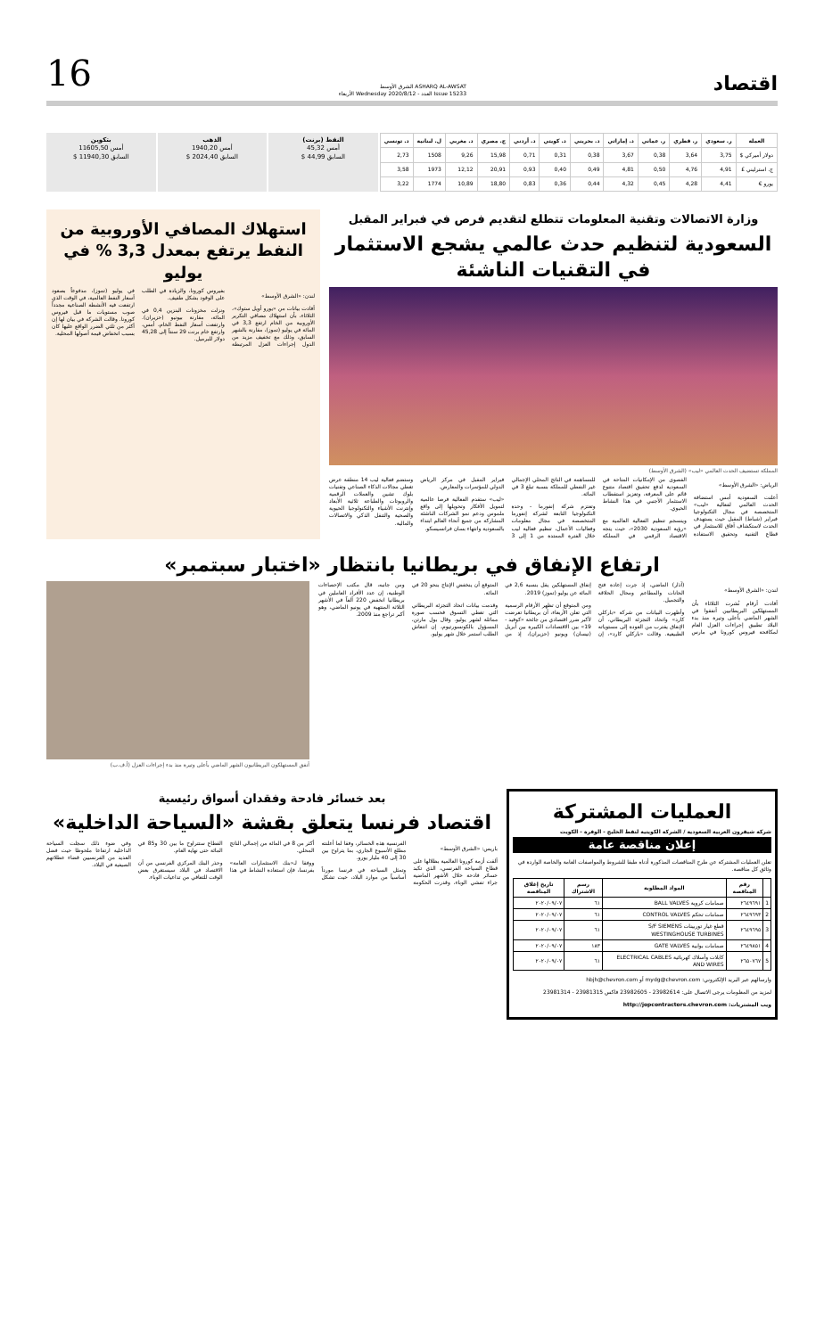اقتصاد
ASHARQ AL-AWSAT الشرق الأوسط
Issue 15233 العدد - Wednesday 2020/8/12 الأربعاء
16
| العملة | ر. سعودي | ر. قطري | ر. عماني | د. إماراتي | د. بحريني | د. كويتي | د. أردني | ج. مصري | د. مغربي | ل. لبنانية | د. تونسي |
| --- | --- | --- | --- | --- | --- | --- | --- | --- | --- | --- | --- |
| دولار أميركي $ | 3,75 | 3,64 | 0,38 | 3,67 | 0,38 | 0,31 | 0,71 | 15,98 | 9,26 | 1508 | 2,73 |
| ج. استرليني £ | 4,91 | 4,76 | 0,50 | 4,81 | 0,49 | 0,40 | 0,93 | 20,91 | 12,12 | 1973 | 3,58 |
| يورو € | 4,41 | 4,28 | 0,45 | 4,32 | 0,44 | 0,36 | 0,83 | 18,80 | 10,89 | 1774 | 3,22 |
النفط (برنت)
أمس 45,32
السابق 44,99 $
الذهب
أمس 1940,20
السابق 2024,40 $
بتكوين
أمس 11605,50
السابق 11940,30 $
وزارة الاتصالات وتقنية المعلومات تتطلع لتقديم فرص في فبراير المقبل
السعودية لتنظيم حدث عالمي يشجع الاستثمار في التقنيات الناشئة
المملكة تستضيف الحدث العالمي «ليب» (الشرق الأوسط)
الرياض: «الشرق الأوسط»
أعلنت السعودية أمس استضافة الحدث العالمي لفعالية «ليب» المتخصصة في مجال التكنولوجيا فبراير (شباط) المقبل حيث يستهدف الحدث لاستكشاف آفاق للاستثمار في قطاع التقنية وتحقيق الاستفادة القصوى من الإمكانيات المتاحة في السعودية لدفع تحقيق اقتصاد متنوع قائم على المعرفة، وتعزيز استقطاب الاستثمار الأجنبي في هذا النشاط الحيوي.
وينسجم تنظيم الفعالية العالمية مع «رؤية السعودية 2030»، حيث يتجه الاقتصاد الرقمي في المملكة للمساهمة في الناتج المحلي الإجمالي غير النفطي للمملكة بنسبة تبلغ 3 في المائة.
وتعتزم شركة إنفورما - وحدة التكنولوجيا التابعة لشركة إنفورما المتخصصة في مجال معلومات وفعاليات الأعمال، تنظيم فعالية ليب خلال الفترة الممتدة من 1 إلى 3 فبراير المقبل في مركز الرياض الدولي للمؤتمرات والمعارض.
«ليب» ستقدم الفعالية فرصا عالمية لتمويل الأفكار وتحويلها إلى واقع ملموس ودعم نمو الشركات الناشئة المشاركة من جميع أنحاء العالم ابتداء بالسعودية وانتهاء بسان فرانسيسكو.
وستضم فعالية ليب 14 منطقة عرض تغطي مجالات الذكاء الصناعي وتقنيات بلوك تشين والعملات الرقمية والروبوتات والطباعة ثلاثية الأبعاد وإنترنت الأشياء والتكنولوجيا الحيوية والصحية والتنقل الذكي والاتصالات والمالية.
استهلاك المصافي الأوروبية من النفط يرتفع بمعدل 3,3 % في يوليو
لندن: «الشرق الأوسط»
أفادت بيانات من «يورو أويل ستوك»، الثلاثاء، بأن استهلاك مصافي التكرير الأوروبية من الخام ارتفع 3,3 في المائة في يوليو (تموز)، مقارنة بالشهر السابق، وذلك مع تخفيف مزيد من الدول إجراءات العزل المرتبطة بفيروس كورونا، والزيادة في الطلب على الوقود بشكل طفيف.
ونزلت مخزونات البنزين 0,4 في المائة، مقارنة بيونيو (حزيران). وارتفعت أسعار النفط الخام، أمس، وارتفع خام برنت 29 سنتاً إلى 45,28 دولار للبرميل.
في يوليو (تموز)، مدفوعاً بصعود أسعار النفط العالمية، في الوقت الذي ارتفعت فيه الأنشطة الصناعية مجدداً صوب مستويات ما قبل فيروس كورونا. وقالت الشركة في بيان لها إن أكثر من ثلثي الضرر الواقع عليها كان بسبب انخفاض قيمة أصولها المحلية.
ارتفاع الإنفاق في بريطانيا بانتظار «اختبار سبتمبر»
لندن: «الشرق الأوسط»
أفادت أرقام نُشرت الثلاثاء بأن المستهلكين البريطانيين أنفقوا في الشهر الماضي بأعلى وتيرة منذ بدء البلاد تطبيق إجراءات العزل العام لمكافحة فيروس كورونا في مارس (آذار) الماضي، إذ جرت إعادة فتح الحانات والمطاعم ومحال الحلاقة والتجميل.
وأظهرت البيانات من شركة «باركلي كارد» واتحاد التجزئة البريطاني، أن الإنفاق يقترب من العودة إلى مستوياته الطبيعية. وقالت «باركلي كارد»، إن إنفاق المستهلكين يقل بنسبة 2,6 في المائة عن يوليو (تموز) 2019.
ومن المتوقع أن تظهر الأرقام الرسمية التي تعلن الأربعاء، أن بريطانيا تعرضت لأكبر ضرر اقتصادي من جائحة «كوفيد - 19» بين الاقتصادات الكبيرة بين أبريل (نيسان) ويونيو (حزيران)، إذ من المتوقع أن ينخفض الإنتاج بنحو 20 في المائة.
وقدمت بيانات اتحاد التجزئة البريطاني التي تغطي التسوق فحسب صورة مماثلة لشهر يوليو. وقال بول مارتن، المسؤول بالكونسورتيوم، إن انتعاش الطلب استمر خلال شهر يوليو.
ومن جانبه، قال مكتب الإحصاءات الوطنية، إن عدد الأفراد العاملين في بريطانيا انخفض 220 ألفاً في الأشهر الثلاثة المنتهية في يونيو الماضي، وهو أكبر تراجع منذ 2009.
أنفق المستهلكون البريطانيون الشهر الماضي بأعلى وتيرة منذ بدء إجراءات العزل (أ.ف.ب)
العمليات المشتركة
شركة شيفرون العربية السعودية / الشركة الكويتية لنفط الخليج - الوفرة - الكويت
إعلان مناقصة عامة
تعلن العمليات المشتركة عن طرح المناقصات المذكورة أدناه طبقا للشروط والمواصفات العامة والخاصة الواردة في وثائق كل مناقصة.
| | رقم المناقصة | المواد المطلوبة | رسم الاشتراك | تاريخ إغلاق المناقصة |
| --- | --- | --- | --- | --- |
| 1 | ٢٦٤٩٦٩١ | صمامات كروية BALL VALVES | ٦١ | ٢٠٢٠/٠٩/٠٧ |
| 2 | ٢٦٤٩٦٩٣ | صمامات تحكم CONTROL VALVES | ٦١ | ٢٠٢٠/٠٩/٠٧ |
| 3 | ٢٦٤٩٦٩٥ | قطع غيار توربينات S/F SIEMENS WESTINGHOUSE TURBINES | ٦١ | ٢٠٢٠/٠٩/٠٧ |
| 4 | ٢٦٤٩٨٥١ | صمامات بوابية GATE VALVES | ١٨٣ | ٢٠٢٠/٠٩/٠٧ |
| 5 | ٢٦٥٠٧٦٧ | كابلات وأسلاك كهربائية ELECTRICAL CABLES AND WIRES | ٦١ | ٢٠٢٠/٠٩/٠٧ |
وارسالهم عبر البريد الإلكتروني: mydg@chevron.com أو hbjh@chevron.com
لمزيد من المعلومات يرجى الاتصال على: 23982614 - 23982605 فاكس 23981315 - 23981314
ويب المشتريات: http://jopcontractors.chevron.com
بعد خسائر فادحة وفقدان أسواق رئيسية
اقتصاد فرنسا يتعلق بقشة «السياحة الداخلية»
باريس: «الشرق الأوسط»
ألقت أزمة كورونا العالمية بظلالها على قطاع السياحة الفرنسي، الذي تكبد خسائر فادحة خلال الأشهر الماضية جراء تفشي الوباء، وقدرت الحكومة الفرنسية هذه الخسائر، وفقا لما أعلنته مطلع الأسبوع الجاري، بما يتراوح بين 30 إلى 40 مليار يورو.
وتمثل السياحة في فرنسا مورداً أساسياً من موارد البلاد، حيث تشكل أكثر من 8 في المائة من إجمالي الناتج المحلي.
ووفقا لـ«بنك الاستثمارات العامة» بفرنسا، فإن استعادة النشاط في هذا القطاع ستتراوح ما بين 30 و85 في المائة حتى نهاية العام.
وحذر البنك المركزي الفرنسي من أن الاقتصاد في البلاد سيستغرق بعض الوقت للتعافي من تداعيات الوباء.
وفي ضوء ذلك سجلت السياحة الداخلية ارتفاعا ملحوظا حيث فضل العديد من الفرنسيين قضاء عطلاتهم الصيفية في البلاد.